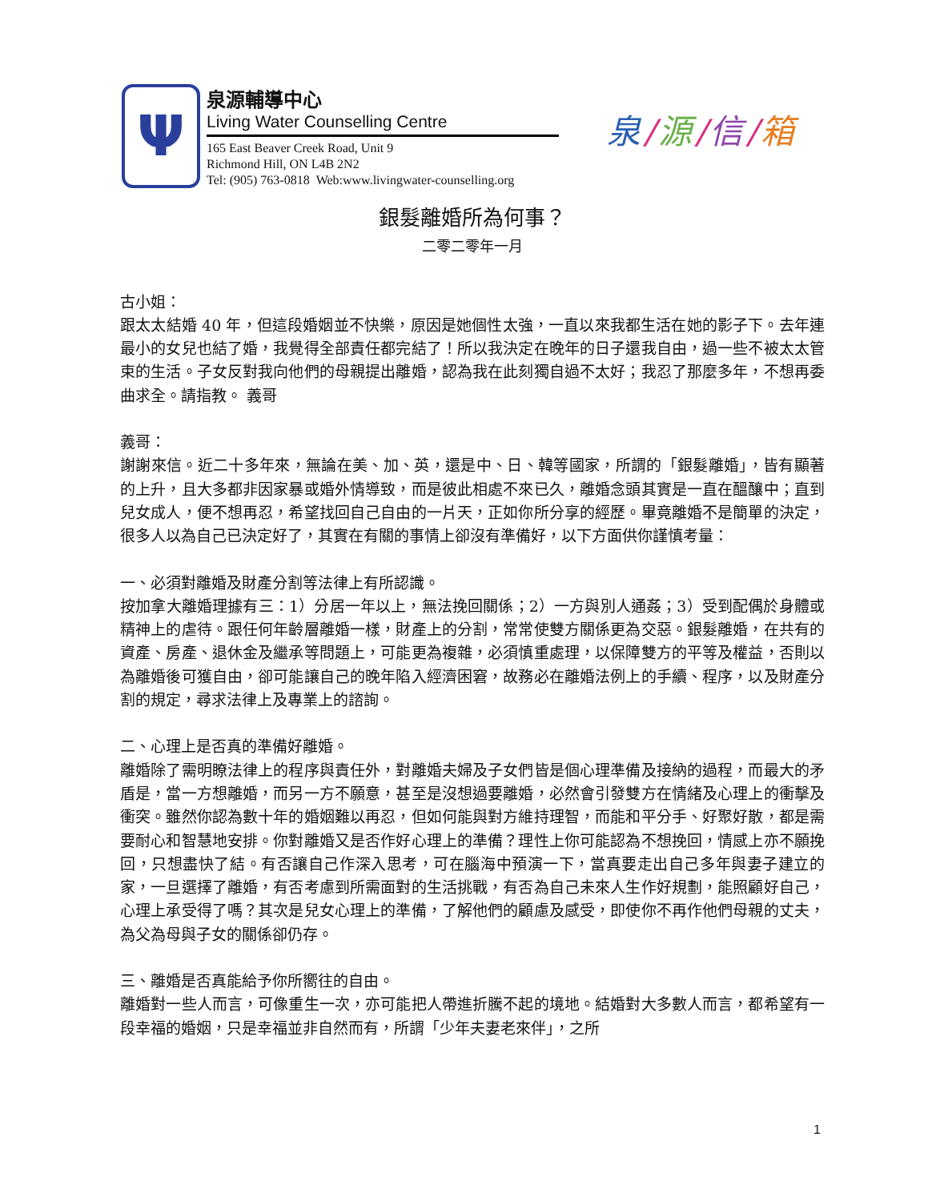Ψ
泉源輔導中心
Living Water Counselling Centre
165 East Beaver Creek Road, Unit 9
Richmond Hill, ON L4B 2N2
Tel: (905) 763-0818 Web:www.livingwater-counselling.org
泉 / 源 / 信 / 箱
銀髮離婚所為何事？
二零二零年一月
古小姐：
跟太太結婚 40 年，但這段婚姻並不快樂，原因是她個性太強，一直以來我都生活在她的影子下。去年連最小的女兒也結了婚，我覺得全部責任都完結了！所以我決定在晚年的日子還我自由，過一些不被太太管束的生活。子女反對我向他們的母親提出離婚，認為我在此刻獨自過不太好；我忍了那麼多年，不想再委曲求全。請指教。 義哥
義哥：
謝謝來信。近二十多年來，無論在美、加、英，還是中、日、韓等國家，所謂的「銀髮離婚」，皆有顯著的上升，且大多都非因家暴或婚外情導致，而是彼此相處不來已久，離婚念頭其實是一直在醞釀中；直到兒女成人，便不想再忍，希望找回自己自由的一片天，正如你所分享的經歷。畢竟離婚不是簡單的決定，很多人以為自己已決定好了，其實在有關的事情上卻沒有準備好，以下方面供你謹慎考量：
一、必須對離婚及財產分割等法律上有所認識。
按加拿大離婚理據有三：1）分居一年以上，無法挽回關係；2）一方與別人通姦；3）受到配偶於身體或精神上的虐待。跟任何年齡層離婚一樣，財產上的分割，常常使雙方關係更為交惡。銀髮離婚，在共有的資產、房產、退休金及繼承等問題上，可能更為複雜，必須慎重處理，以保障雙方的平等及權益，否則以為離婚後可獲自由，卻可能讓自己的晚年陷入經濟困窘，故務必在離婚法例上的手續、程序，以及財產分割的規定，尋求法律上及專業上的諮詢。
二、心理上是否真的準備好離婚。
離婚除了需明瞭法律上的程序與責任外，對離婚夫婦及子女們皆是個心理準備及接納的過程，而最大的矛盾是，當一方想離婚，而另一方不願意，甚至是沒想過要離婚，必然會引發雙方在情緒及心理上的衝擊及衝突。雖然你認為數十年的婚姻難以再忍，但如何能與對方維持理智，而能和平分手、好聚好散，都是需要耐心和智慧地安排。你對離婚又是否作好心理上的準備？理性上你可能認為不想挽回，情感上亦不願挽回，只想盡快了結。有否讓自己作深入思考，可在腦海中預演一下，當真要走出自己多年與妻子建立的家，一旦選擇了離婚，有否考慮到所需面對的生活挑戰，有否為自己未來人生作好規劃，能照顧好自己，心理上承受得了嗎？其次是兒女心理上的準備，了解他們的顧慮及感受，即使你不再作他們母親的丈夫，為父為母與子女的關係卻仍存。
三、離婚是否真能給予你所嚮往的自由。
離婚對一些人而言，可像重生一次，亦可能把人帶進折騰不起的境地。結婚對大多數人而言，都希望有一段幸福的婚姻，只是幸福並非自然而有，所謂「少年夫妻老來伴」，之所
1